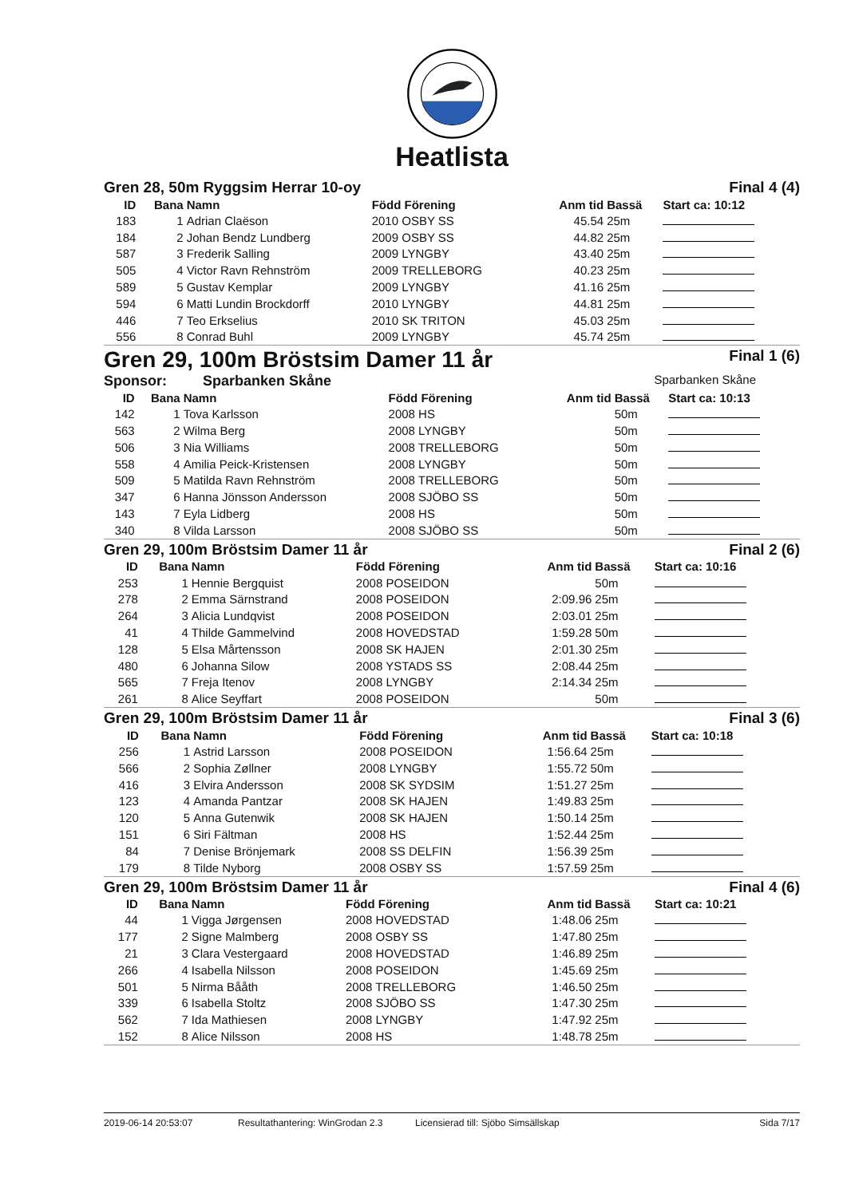Heatlista
Gren 28, 50m Ryggsim Herrar 10-oy Final 4 (4)
| ID | Bana | Namn | Född Förening | Anm tid | Bassä | Start ca: 10:12 |
| --- | --- | --- | --- | --- | --- | --- |
| 183 | 1 | Adrian Claëson | 2010 OSBY SS | 45.54 | 25m | |
| 184 | 2 | Johan Bendz Lundberg | 2009 OSBY SS | 44.82 | 25m | |
| 587 | 3 | Frederik Salling | 2009 LYNGBY | 43.40 | 25m | |
| 505 | 4 | Victor Ravn Rehnström | 2009 TRELLEBORG | 40.23 | 25m | |
| 589 | 5 | Gustav Kemplar | 2009 LYNGBY | 41.16 | 25m | |
| 594 | 6 | Matti Lundin Brockdorff | 2010 LYNGBY | 44.81 | 25m | |
| 446 | 7 | Teo Erkselius | 2010 SK TRITON | 45.03 | 25m | |
| 556 | 8 | Conrad Buhl | 2009 LYNGBY | 45.74 | 25m | |
Gren 29, 100m Bröstsim Damer 11 år Final 1 (6)
Sponsor: Sparbanken Skåne Sparbanken Skåne
| ID | Bana | Namn | Född Förening | Anm tid | Bassä | Start ca: 10:13 |
| --- | --- | --- | --- | --- | --- | --- |
| 142 | 1 | Tova Karlsson | 2008 HS | | 50m | |
| 563 | 2 | Wilma Berg | 2008 LYNGBY | | 50m | |
| 506 | 3 | Nia Williams | 2008 TRELLEBORG | | 50m | |
| 558 | 4 | Amilia Peick-Kristensen | 2008 LYNGBY | | 50m | |
| 509 | 5 | Matilda Ravn Rehnström | 2008 TRELLEBORG | | 50m | |
| 347 | 6 | Hanna Jönsson Andersson | 2008 SJÖBO SS | | 50m | |
| 143 | 7 | Eyla Lidberg | 2008 HS | | 50m | |
| 340 | 8 | Vilda Larsson | 2008 SJÖBO SS | | 50m | |
Gren 29, 100m Bröstsim Damer 11 år Final 2 (6)
| ID | Bana | Namn | Född Förening | Anm tid | Bassä | Start ca: 10:16 |
| --- | --- | --- | --- | --- | --- | --- |
| 253 | 1 | Hennie Bergquist | 2008 POSEIDON | | 50m | |
| 278 | 2 | Emma Särnstrand | 2008 POSEIDON | 2:09.96 | 25m | |
| 264 | 3 | Alicia Lundqvist | 2008 POSEIDON | 2:03.01 | 25m | |
| 41 | 4 | Thilde Gammelvind | 2008 HOVEDSTAD | 1:59.28 | 50m | |
| 128 | 5 | Elsa Mårtensson | 2008 SK HAJEN | 2:01.30 | 25m | |
| 480 | 6 | Johanna Silow | 2008 YSTADS SS | 2:08.44 | 25m | |
| 565 | 7 | Freja Itenov | 2008 LYNGBY | 2:14.34 | 25m | |
| 261 | 8 | Alice Seyffart | 2008 POSEIDON | | 50m | |
Gren 29, 100m Bröstsim Damer 11 år Final 3 (6)
| ID | Bana | Namn | Född Förening | Anm tid | Bassä | Start ca: 10:18 |
| --- | --- | --- | --- | --- | --- | --- |
| 256 | 1 | Astrid Larsson | 2008 POSEIDON | 1:56.64 | 25m | |
| 566 | 2 | Sophia Zøllner | 2008 LYNGBY | 1:55.72 | 50m | |
| 416 | 3 | Elvira Andersson | 2008 SK SYDSIM | 1:51.27 | 25m | |
| 123 | 4 | Amanda Pantzar | 2008 SK HAJEN | 1:49.83 | 25m | |
| 120 | 5 | Anna Gutenwik | 2008 SK HAJEN | 1:50.14 | 25m | |
| 151 | 6 | Siri Fältman | 2008 HS | 1:52.44 | 25m | |
| 84 | 7 | Denise Brönjemark | 2008 SS DELFIN | 1:56.39 | 25m | |
| 179 | 8 | Tilde Nyborg | 2008 OSBY SS | 1:57.59 | 25m | |
Gren 29, 100m Bröstsim Damer 11 år Final 4 (6)
| ID | Bana | Namn | Född Förening | Anm tid | Bassä | Start ca: 10:21 |
| --- | --- | --- | --- | --- | --- | --- |
| 44 | 1 | Vigga Jørgensen | 2008 HOVEDSTAD | 1:48.06 | 25m | |
| 177 | 2 | Signe Malmberg | 2008 OSBY SS | 1:47.80 | 25m | |
| 21 | 3 | Clara Vestergaard | 2008 HOVEDSTAD | 1:46.89 | 25m | |
| 266 | 4 | Isabella Nilsson | 2008 POSEIDON | 1:45.69 | 25m | |
| 501 | 5 | Nirma Bååth | 2008 TRELLEBORG | 1:46.50 | 25m | |
| 339 | 6 | Isabella Stoltz | 2008 SJÖBO SS | 1:47.30 | 25m | |
| 562 | 7 | Ida Mathiesen | 2008 LYNGBY | 1:47.92 | 25m | |
| 152 | 8 | Alice Nilsson | 2008 HS | 1:48.78 | 25m | |
2019-06-14 20:53:07 Resultathantering: WinGrodan 2.3 Licensierad till: Sjöbo Simsällskap Sida 7/17